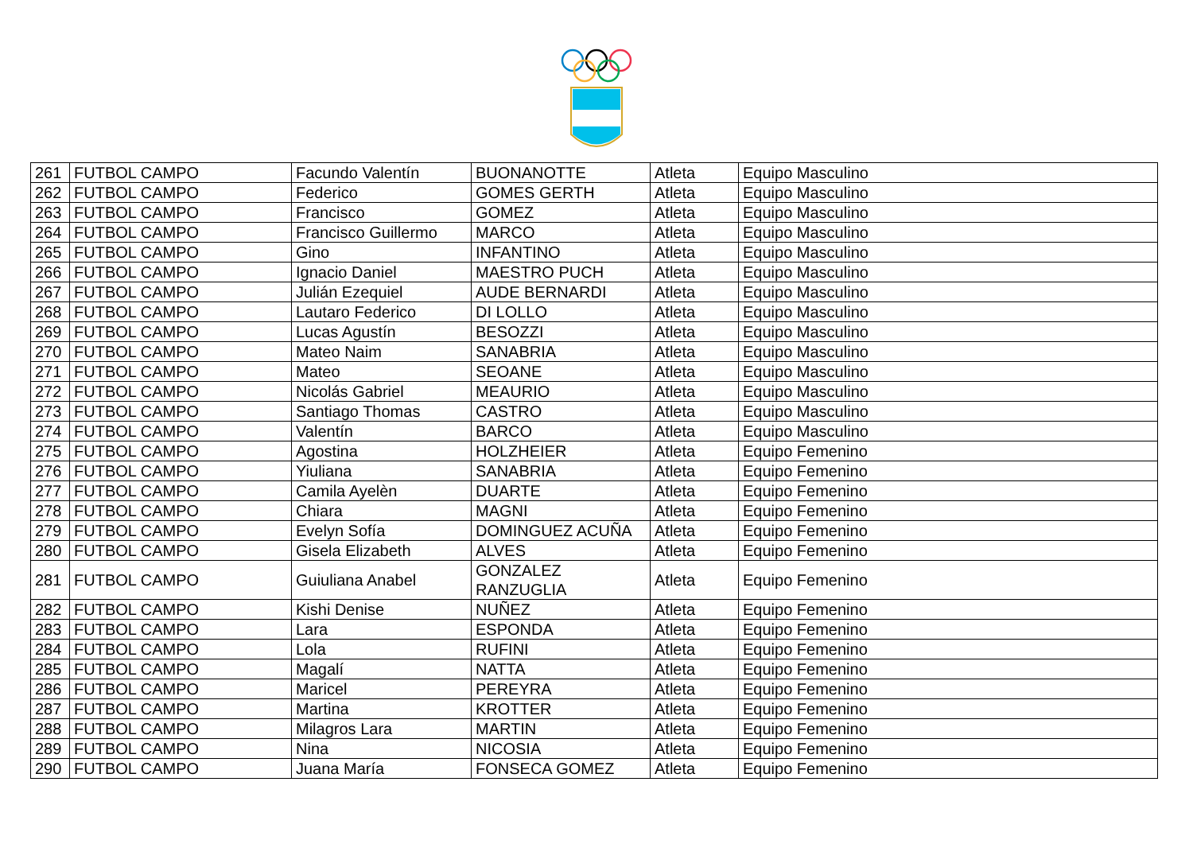| 261 | FUTBOL CAMPO | Facundo Valentín | BUONANOTTE | Atleta | Equipo Masculino |
| 262 | FUTBOL CAMPO | Federico | GOMES GERTH | Atleta | Equipo Masculino |
| 263 | FUTBOL CAMPO | Francisco | GOMEZ | Atleta | Equipo Masculino |
| 264 | FUTBOL CAMPO | Francisco Guillermo | MARCO | Atleta | Equipo Masculino |
| 265 | FUTBOL CAMPO | Gino | INFANTINO | Atleta | Equipo Masculino |
| 266 | FUTBOL CAMPO | Ignacio Daniel | MAESTRO PUCH | Atleta | Equipo Masculino |
| 267 | FUTBOL CAMPO | Julián Ezequiel | AUDE BERNARDI | Atleta | Equipo Masculino |
| 268 | FUTBOL CAMPO | Lautaro Federico | DI LOLLO | Atleta | Equipo Masculino |
| 269 | FUTBOL CAMPO | Lucas Agustín | BESOZZI | Atleta | Equipo Masculino |
| 270 | FUTBOL CAMPO | Mateo Naim | SANABRIA | Atleta | Equipo Masculino |
| 271 | FUTBOL CAMPO | Mateo | SEOANE | Atleta | Equipo Masculino |
| 272 | FUTBOL CAMPO | Nicolás Gabriel | MEAURIO | Atleta | Equipo Masculino |
| 273 | FUTBOL CAMPO | Santiago Thomas | CASTRO | Atleta | Equipo Masculino |
| 274 | FUTBOL CAMPO | Valentín | BARCO | Atleta | Equipo Masculino |
| 275 | FUTBOL CAMPO | Agostina | HOLZHEIER | Atleta | Equipo Femenino |
| 276 | FUTBOL CAMPO | Yiuliana | SANABRIA | Atleta | Equipo Femenino |
| 277 | FUTBOL CAMPO | Camila Ayelèn | DUARTE | Atleta | Equipo Femenino |
| 278 | FUTBOL CAMPO | Chiara | MAGNI | Atleta | Equipo Femenino |
| 279 | FUTBOL CAMPO | Evelyn Sofía | DOMINGUEZ ACUÑA | Atleta | Equipo Femenino |
| 280 | FUTBOL CAMPO | Gisela Elizabeth | ALVES | Atleta | Equipo Femenino |
| 281 | FUTBOL CAMPO | Guiuliana Anabel | GONZALEZ RANZUGLIA | Atleta | Equipo Femenino |
| 282 | FUTBOL CAMPO | Kishi Denise | NUÑEZ | Atleta | Equipo Femenino |
| 283 | FUTBOL CAMPO | Lara | ESPONDA | Atleta | Equipo Femenino |
| 284 | FUTBOL CAMPO | Lola | RUFINI | Atleta | Equipo Femenino |
| 285 | FUTBOL CAMPO | Magalí | NATTA | Atleta | Equipo Femenino |
| 286 | FUTBOL CAMPO | Maricel | PEREYRA | Atleta | Equipo Femenino |
| 287 | FUTBOL CAMPO | Martina | KROTTER | Atleta | Equipo Femenino |
| 288 | FUTBOL CAMPO | Milagros Lara | MARTIN | Atleta | Equipo Femenino |
| 289 | FUTBOL CAMPO | Nina | NICOSIA | Atleta | Equipo Femenino |
| 290 | FUTBOL CAMPO | Juana María | FONSECA GOMEZ | Atleta | Equipo Femenino |